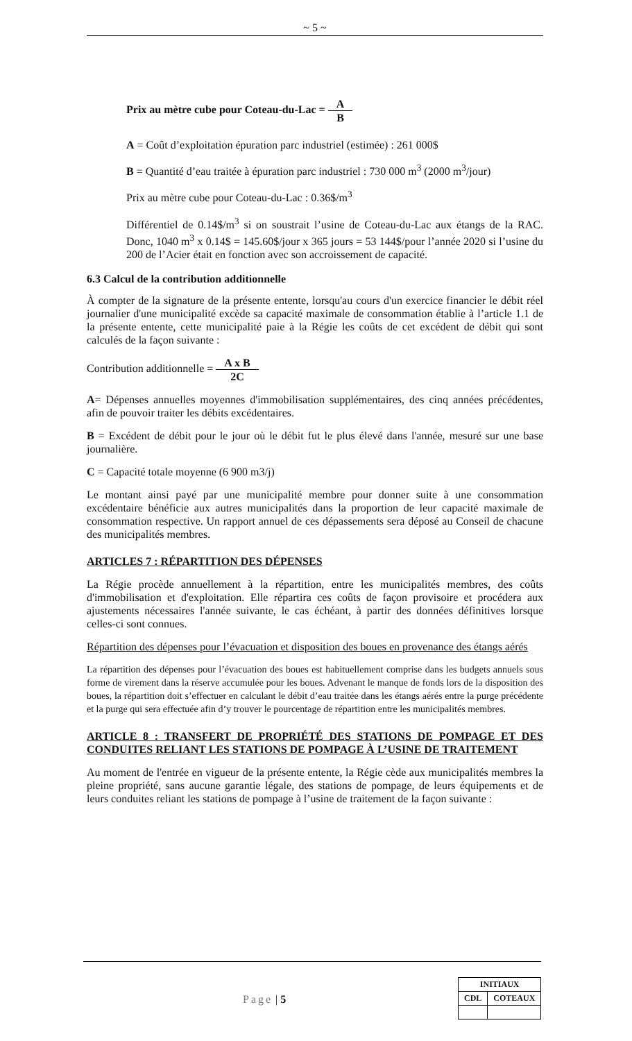~ 5 ~
Prix au mètre cube pour Coteau-du-Lac = A B
A = Coût d’exploitation épuration parc industriel (estimée) : 261 000$
B = Quantité d’eau traitée à épuration parc industriel : 730 000 m<sup>3</sup> (2000 m<sup>3</sup>/jour)
Prix au mètre cube pour Coteau-du-Lac : 0.36$/m<sup>3</sup>
Différentiel de 0.14$/m<sup>3</sup> si on soustrait l’usine de Coteau-du-Lac aux étangs de la RAC. Donc, 1040 m<sup>3</sup> x 0.14$ = 145.60$/jour x 365 jours = 53 144$/pour l’année 2020 si l’usine du 200 de l’Acier était en fonction avec son accroissement de capacité.
6.3 Calcul de la contribution additionnelle
À compter de la signature de la présente entente, lorsqu'au cours d'un exercice financier le débit réel journalier d'une municipalité excède sa capacité maximale de consommation établie à l’article 1.1 de la présente entente, cette municipalité paie à la Régie les coûts de cet excédent de débit qui sont calculés de la façon suivante :
Contribution additionnelle = A x B 2C
A= Dépenses annuelles moyennes d'immobilisation supplémentaires, des cinq années précédentes, afin de pouvoir traiter les débits excédentaires.
B = Excédent de débit pour le jour où le débit fut le plus élevé dans l'année, mesuré sur une base journalière.
C = Capacité totale moyenne (6 900 m3/j)
Le montant ainsi payé par une municipalité membre pour donner suite à une consommation excédentaire bénéficie aux autres municipalités dans la proportion de leur capacité maximale de consommation respective. Un rapport annuel de ces dépassements sera déposé au Conseil de chacune des municipalités membres.
ARTICLES 7 : RÉPARTITION DES DÉPENSES
La Régie procède annuellement à la répartition, entre les municipalités membres, des coûts d'immobilisation et d'exploitation. Elle répartira ces coûts de façon provisoire et procédera aux ajustements nécessaires l'année suivante, le cas échéant, à partir des données définitives lorsque celles-ci sont connues.
Répartition des dépenses pour l’évacuation et disposition des boues en provenance des étangs aérés
La répartition des dépenses pour l’évacuation des boues est habituellement comprise dans les budgets annuels sous forme de virement dans la réserve accumulée pour les boues. Advenant le manque de fonds lors de la disposition des boues, la répartition doit s’effectuer en calculant le débit d’eau traitée dans les étangs aérés entre la purge précédente et la purge qui sera effectuée afin d’y trouver le pourcentage de répartition entre les municipalités membres.
ARTICLE 8 : TRANSFERT DE PROPRIÉTÉ DES STATIONS DE POMPAGE ET DES CONDUITES RELIANT LES STATIONS DE POMPAGE À L’USINE DE TRAITEMENT
Au moment de l'entrée en vigueur de la présente entente, la Régie cède aux municipalités membres la pleine propriété, sans aucune garantie légale, des stations de pompage, de leurs équipements et de leurs conduites reliant les stations de pompage à l’usine de traitement de la façon suivante :
Page | 5
| INITIAUX | |
| CDL | COTEAUX |